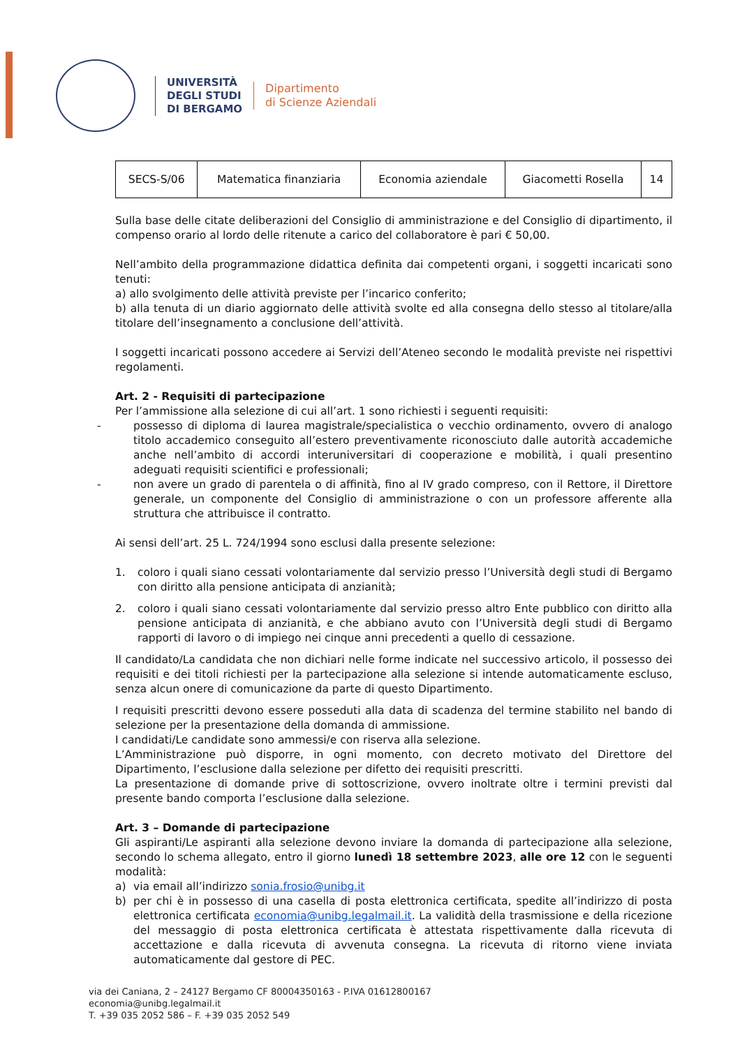UNIVERSITÀ
DEGLI STUDI
DI BERGAMO
Dipartimento
di Scienze Aziendali
| SECS-S/06 | Matematica finanziaria | Economia aziendale | Giacometti Rosella | 14 |
Sulla base delle citate deliberazioni del Consiglio di amministrazione e del Consiglio di dipartimento, il compenso orario al lordo delle ritenute a carico del collaboratore è pari € 50,00.
Nell’ambito della programmazione didattica definita dai competenti organi, i soggetti incaricati sono tenuti:
a) allo svolgimento delle attività previste per l’incarico conferito;
b) alla tenuta di un diario aggiornato delle attività svolte ed alla consegna dello stesso al titolare/alla titolare dell’insegnamento a conclusione dell’attività.
I soggetti incaricati possono accedere ai Servizi dell’Ateneo secondo le modalità previste nei rispettivi regolamenti.
Art. 2 - Requisiti di partecipazione
Per l’ammissione alla selezione di cui all’art. 1 sono richiesti i seguenti requisiti:
- possesso di diploma di laurea magistrale/specialistica o vecchio ordinamento, ovvero di analogo titolo accademico conseguito all’estero preventivamente riconosciuto dalle autorità accademiche anche nell’ambito di accordi interuniversitari di cooperazione e mobilità, i quali presentino adeguati requisiti scientifici e professionali;
- non avere un grado di parentela o di affinità, fino al IV grado compreso, con il Rettore, il Direttore generale, un componente del Consiglio di amministrazione o con un professore afferente alla struttura che attribuisce il contratto.
Ai sensi dell’art. 25 L. 724/1994 sono esclusi dalla presente selezione:
1. coloro i quali siano cessati volontariamente dal servizio presso l’Università degli studi di Bergamo con diritto alla pensione anticipata di anzianità;
2. coloro i quali siano cessati volontariamente dal servizio presso altro Ente pubblico con diritto alla pensione anticipata di anzianità, e che abbiano avuto con l’Università degli studi di Bergamo rapporti di lavoro o di impiego nei cinque anni precedenti a quello di cessazione.
Il candidato/La candidata che non dichiari nelle forme indicate nel successivo articolo, il possesso dei requisiti e dei titoli richiesti per la partecipazione alla selezione si intende automaticamente escluso, senza alcun onere di comunicazione da parte di questo Dipartimento.
I requisiti prescritti devono essere posseduti alla data di scadenza del termine stabilito nel bando di selezione per la presentazione della domanda di ammissione.
I candidati/Le candidate sono ammessi/e con riserva alla selezione.
L’Amministrazione può disporre, in ogni momento, con decreto motivato del Direttore del Dipartimento, l’esclusione dalla selezione per difetto dei requisiti prescritti.
La presentazione di domande prive di sottoscrizione, ovvero inoltrate oltre i termini previsti dal presente bando comporta l’esclusione dalla selezione.
Art. 3 – Domande di partecipazione
Gli aspiranti/Le aspiranti alla selezione devono inviare la domanda di partecipazione alla selezione, secondo lo schema allegato, entro il giorno lunedì 18 settembre 2023, alle ore 12 con le seguenti modalità:
a) via email all’indirizzo sonia.frosio@unibg.it
b) per chi è in possesso di una casella di posta elettronica certificata, spedite all’indirizzo di posta elettronica certificata economia@unibg.legalmail.it. La validità della trasmissione e della ricezione del messaggio di posta elettronica certificata è attestata rispettivamente dalla ricevuta di accettazione e dalla ricevuta di avvenuta consegna. La ricevuta di ritorno viene inviata automaticamente dal gestore di PEC.
via dei Caniana, 2 – 24127 Bergamo CF 80004350163 - P.IVA 01612800167
economia@unibg.legalmail.it
T. +39 035 2052 586 – F. +39 035 2052 549